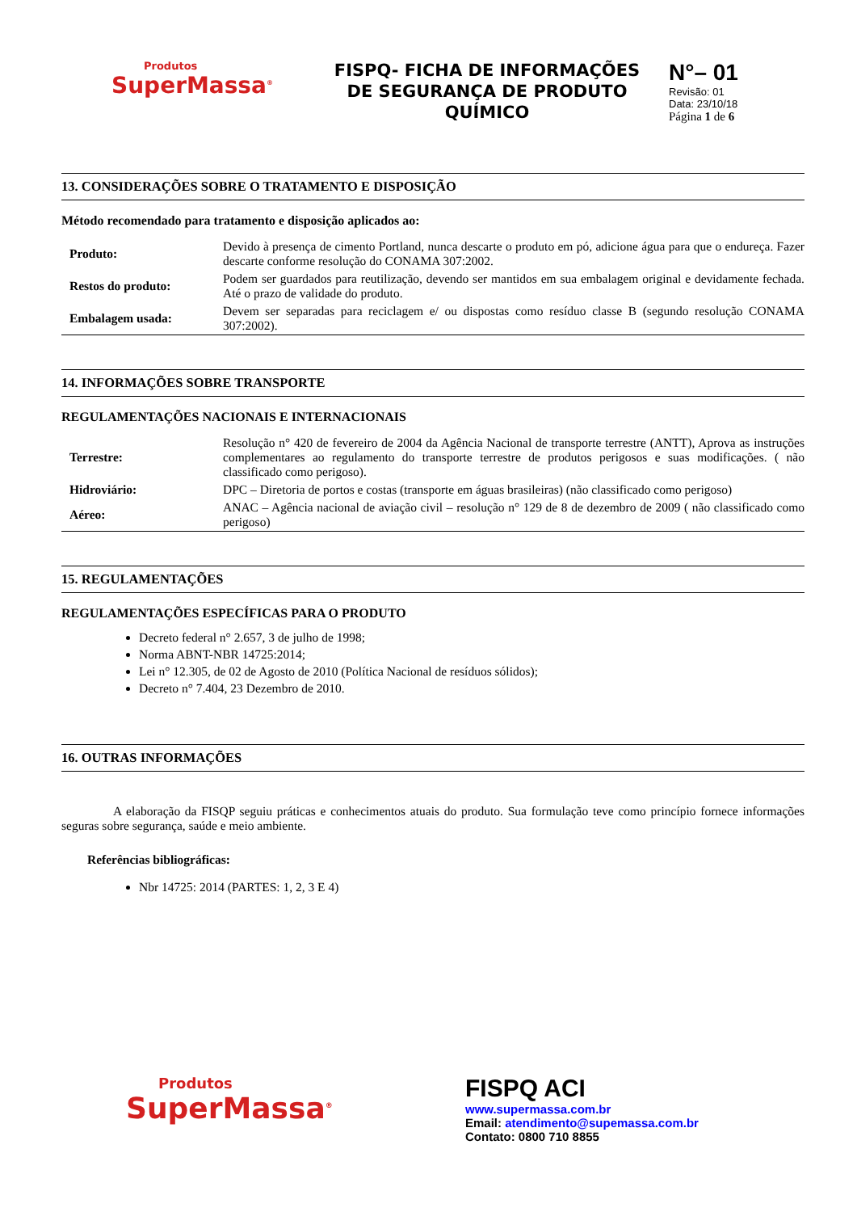Produtos
SuperMassa<sup>®</sup>
FISPQ- FICHA DE INFORMAÇÕES DE SEGURANÇA DE PRODUTO QUÍMICO
N°– 01
Revisão: 01
Data: 23/10/18
Página 1 de 6
13. CONSIDERAÇÕES SOBRE O TRATAMENTO E DISPOSIÇÃO
Método recomendado para tratamento e disposição aplicados ao:
| Produto: | Devido à presença de cimento Portland, nunca descarte o produto em pó, adicione água para que o endureça. Fazer descarte conforme resolução do CONAMA 307:2002. |
| Restos do produto: | Podem ser guardados para reutilização, devendo ser mantidos em sua embalagem original e devidamente fechada. Até o prazo de validade do produto. |
| Embalagem usada: | Devem ser separadas para reciclagem e/ ou dispostas como resíduo classe B (segundo resolução CONAMA 307:2002). |
14. INFORMAÇÕES SOBRE TRANSPORTE
REGULAMENTAÇÕES NACIONAIS E INTERNACIONAIS
| Terrestre: | Resolução n° 420 de fevereiro de 2004 da Agência Nacional de transporte terrestre (ANTT), Aprova as instruções complementares ao regulamento do transporte terrestre de produtos perigosos e suas modificações. ( não classificado como perigoso). |
| Hidroviário: | DPC – Diretoria de portos e costas (transporte em águas brasileiras) (não classificado como perigoso) |
| Aéreo: | ANAC – Agência nacional de aviação civil – resolução n° 129 de 8 de dezembro de 2009 ( não classificado como perigoso) |
15. REGULAMENTAÇÕES
REGULAMENTAÇÕES ESPECÍFICAS PARA O PRODUTO
Decreto federal n° 2.657, 3 de julho de 1998;
Norma ABNT-NBR 14725:2014;
Lei n° 12.305, de 02 de Agosto de 2010 (Política Nacional de resíduos sólidos);
Decreto n° 7.404, 23 Dezembro de 2010.
16. OUTRAS INFORMAÇÕES
A elaboração da FISQP seguiu práticas e conhecimentos atuais do produto. Sua formulação teve como princípio fornece informações seguras sobre segurança, saúde e meio ambiente.
Referências bibliográficas:
Nbr 14725: 2014 (PARTES: 1, 2, 3 E 4)
Produtos
SuperMassa<sup>®</sup>
FISPQ ACI
www.supermassa.com.br
Email: atendimento@supemassa.com.br
Contato: 0800 710 8855